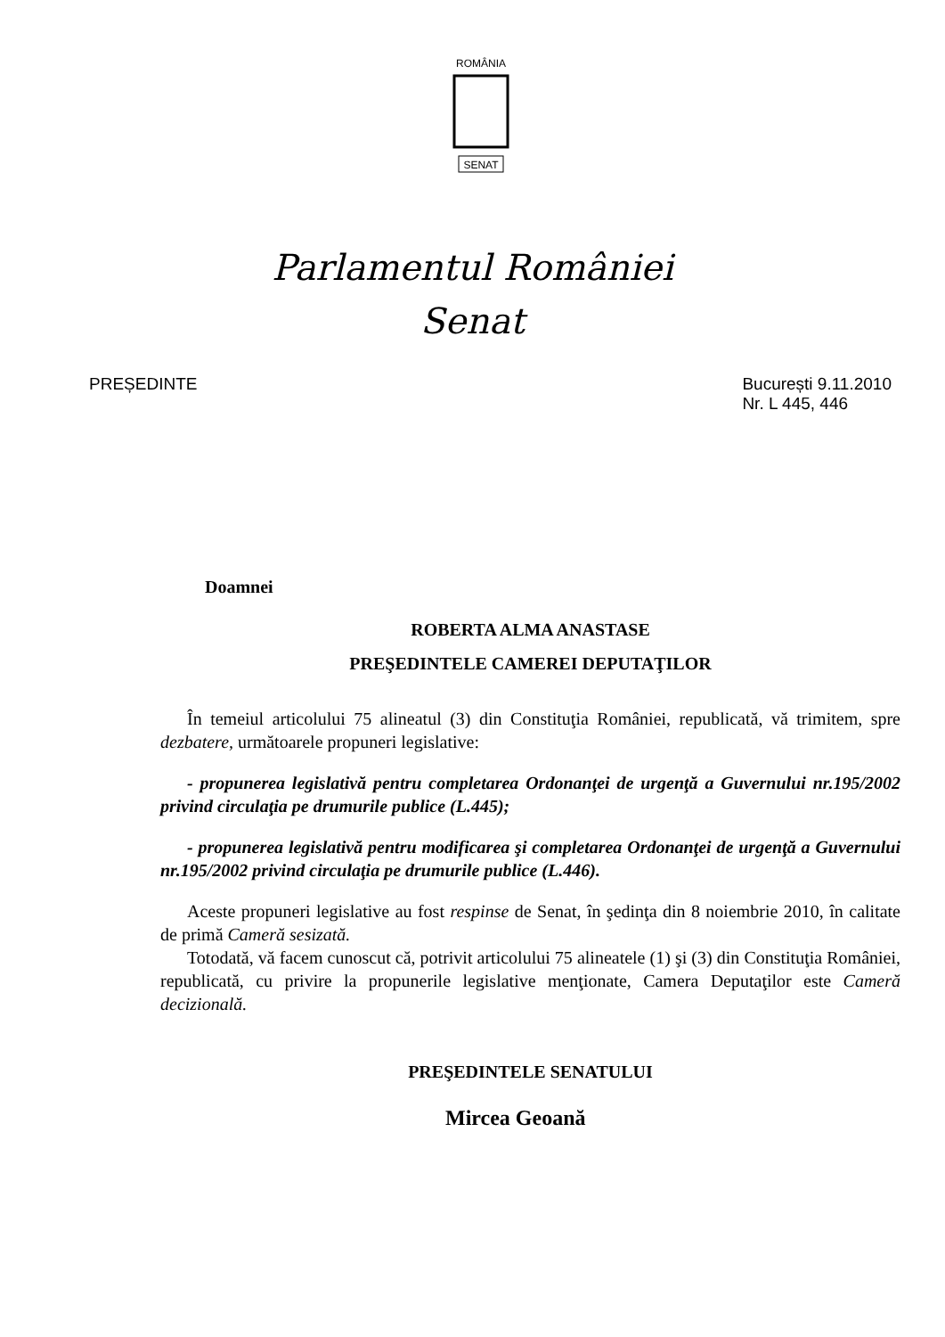ROMÂNIA
SENAT
Parlamentul României
Senat
PREȘEDINTE București 9.11.2010
Nr. L 445, 446
Doamnei
ROBERTA ALMA ANASTASE
PREŞEDINTELE CAMEREI DEPUTAŢILOR
În temeiul articolului 75 alineatul (3) din Constituţia României, republicată, vă trimitem, spre dezbatere, următoarele propuneri legislative:
- propunerea legislativă pentru completarea Ordonanţei de urgenţă a Guvernului nr.195/2002 privind circulaţia pe drumurile publice (L.445);
- propunerea legislativă pentru modificarea şi completarea Ordonanţei de urgenţă a Guvernului nr.195/2002 privind circulaţia pe drumurile publice (L.446).
Aceste propuneri legislative au fost respinse de Senat, în şedinţa din 8 noiembrie 2010, în calitate de primă Cameră sesizată.
Totodată, vă facem cunoscut că, potrivit articolului 75 alineatele (1) şi (3) din Constituţia României, republicată, cu privire la propunerile legislative menţionate, Camera Deputaţilor este Cameră decizională.
PREŞEDINTELE SENATULUI
Mircea Geoană